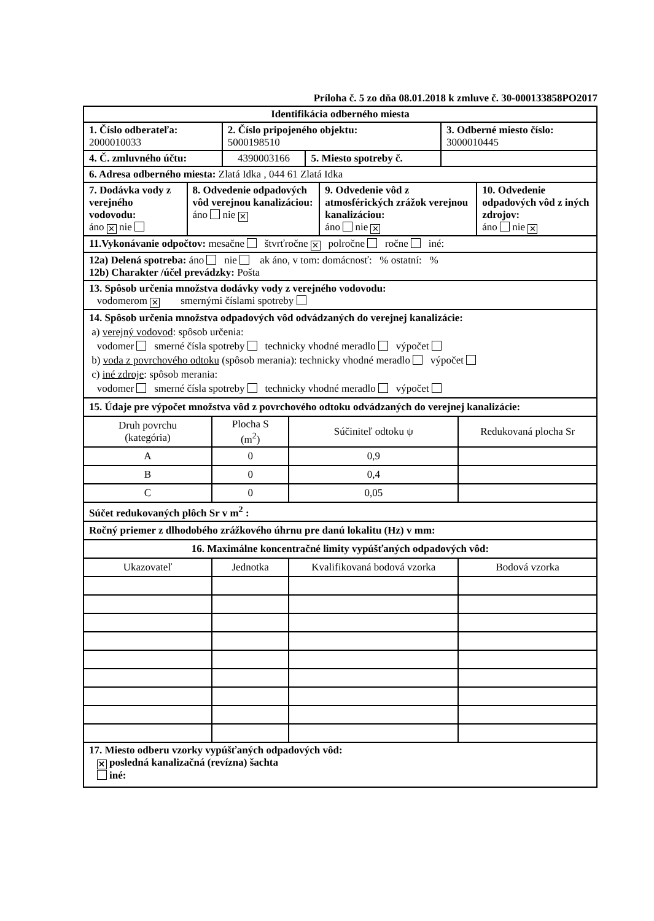Príloha č. 5 zo dňa 08.01.2018 k zmluve č. 30-000133858PO2017
| Identifikácia odberného miesta | | | |
| 1. Číslo odberateľa: 2000010033 | 2. Číslo pripojeného objektu: 5000198510 | | 3. Odberné miesto číslo: 3000010445 |
| 4. Č. zmluvného účtu: | 4390003166 | 5. Miesto spotreby č. | |
| 6. Adresa odberného miesta: Zlatá Idka , 044 61 Zlatá Idka | | | |
| 7. Dodávka vody z verejného vodovodu: áno ✕ nie | 8. Odvedenie odpadových vôd verejnou kanalizáciou: áno nie ✕ | 9. Odvedenie vôd z atmosférických zrážok verejnou kanalizáciou: áno nie ✕ | 10. Odvedenie odpadových vôd z iných zdrojov: áno nie ✕ |
11.Vykonávanie odpočtov: mesačne štvrťročne ✕ polročne ročne iné:
12a) Delená spotreba: áno nie ak áno, v tom: domácnosť: % ostatní: %
12b) Charakter /účel prevádzky: Pošta
13. Spôsob určenia množstva dodávky vody z verejného vodovodu:
vodomerom ✕ smernými číslami spotreby
14. Spôsob určenia množstva odpadových vôd odvádzaných do verejnej kanalizácie:
a) verejný vodovod: spôsob určenia:
vodomer smerné čísla spotreby technicky vhodné meradlo výpočet
b) voda z povrchového odtoku (spôsob merania): technicky vhodné meradlo výpočet
c) iné zdroje: spôsob merania:
vodomer smerné čísla spotreby technicky vhodné meradlo výpočet
| 15. Údaje pre výpočet množstva vôd z povrchového odtoku odvádzaných do verejnej kanalizácie: | | | |
| Druh povrchu (kategória) | Plocha S (m<sup>2</sup>) | Súčiniteľ odtoku ψ | Redukovaná plocha Sr |
| A | 0 | 0,9 | |
| B | 0 | 0,4 | |
| C | 0 | 0,05 | |
| Súčet redukovaných plôch Sr v m<sup>2</sup> : | | | |
| Ročný priemer z dlhodobého zrážkového úhrnu pre danú lokalitu (Hz) v mm: | | | |
| 16. Maximálne koncentračné limity vypúšťaných odpadových vôd: | | | |
| Ukazovateľ | Jednotka | Kvalifikovaná bodová vzorka | Bodová vzorka |
17. Miesto odberu vzorky vypúšťaných odpadových vôd:
✕ posledná kanalizačná (revízna) šachta
iné: